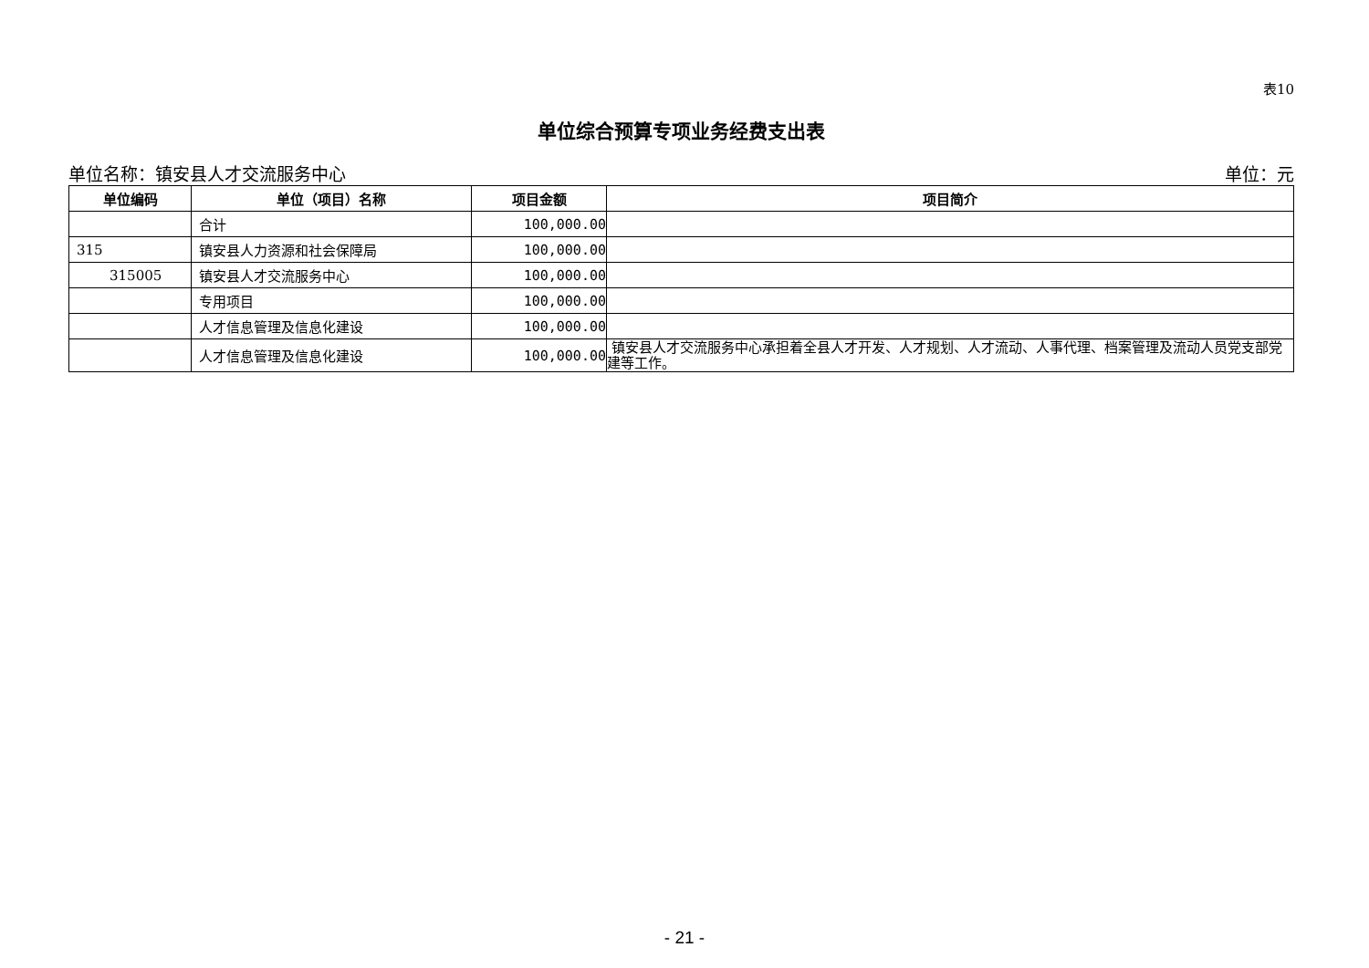表10
单位综合预算专项业务经费支出表
单位名称：镇安县人才交流服务中心 单位：元
| 单位编码 | 单位（项目）名称 | 项目金额 | 项目简介 |
| --- | --- | --- | --- |
| | 合计 | 100,000.00 | |
| 315 | 镇安县人力资源和社会保障局 | 100,000.00 | |
| 315005 | 镇安县人才交流服务中心 | 100,000.00 | |
| | 专用项目 | 100,000.00 | |
| | 人才信息管理及信息化建设 | 100,000.00 | |
| | 人才信息管理及信息化建设 | 100,000.00 | 镇安县人才交流服务中心承担着全县人才开发、人才规划、人才流动、人事代理、档案管理及流动人员党支部党建等工作。 |
- 21 -